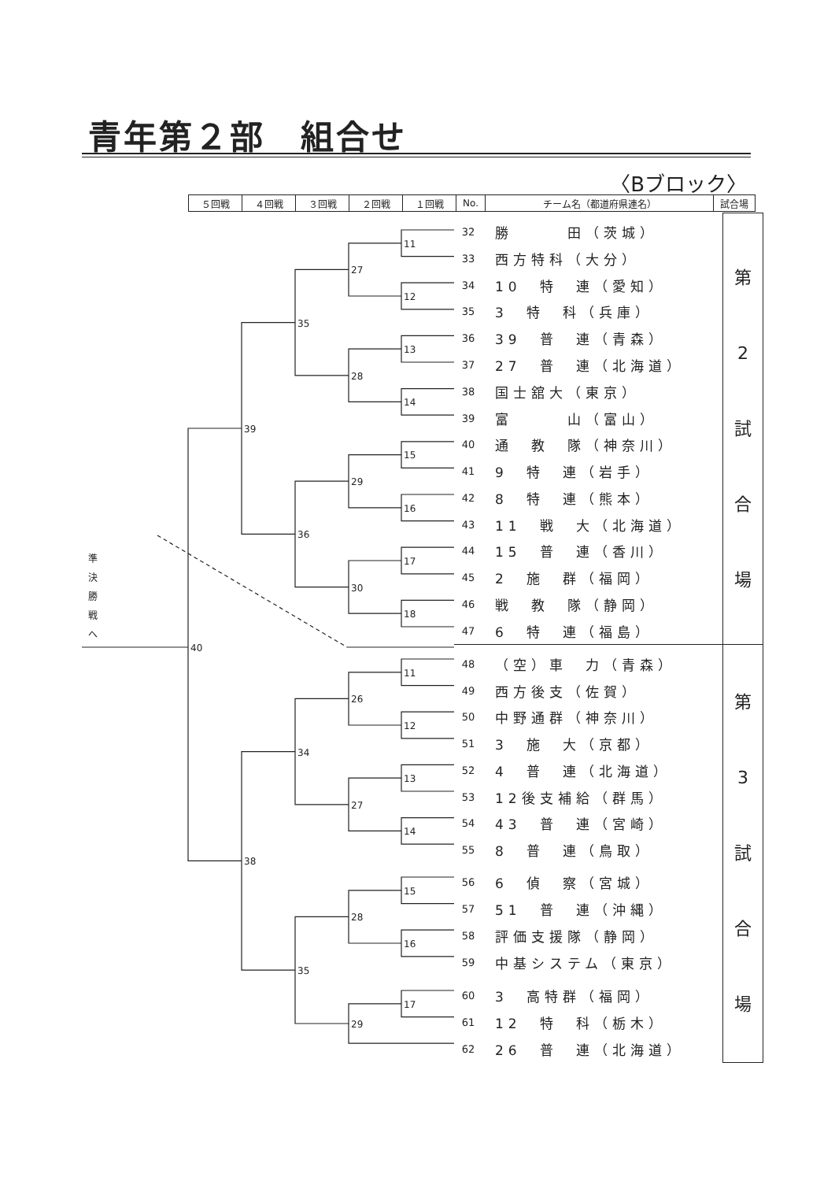青年第２部　組合せ
〈Bブロック〉
| ５回戦 | ４回戦 | ３回戦 | ２回戦 | １回戦 | No. | チーム名（都道府県連名） | 試合場 |
| --- | --- | --- | --- | --- | --- | --- | --- |
11
12
13
14
15
16
17
18
27
28
29
30
35
36
39
40
11
12
13
14
15
16
17
26
27
28
29
34
35
38
準
決
勝
戦
へ
| | | 第 2 試 合 場 |
| 32 | 勝 田（茨城） | |
| 33 | 西方特科（大分） | |
| 34 | 10 特 連（愛知） | |
| 35 | 3 特 科（兵庫） | |
| 36 | 39 普 連（青森） | |
| 37 | 27 普 連（北海道） | |
| 38 | 国士舘大（東京） | |
| 39 | 富 山（富山） | |
| 40 | 通 教 隊（神奈川） | |
| 41 | 9 特 連（岩手） | |
| 42 | 8 特 連（熊本） | |
| 43 | 11 戦 大（北海道） | |
| 44 | 15 普 連（香川） | |
| 45 | 2 施 群（福岡） | |
| 46 | 戦 教 隊（静岡） | |
| 47 | 6 特 連（福島） | |
| | | 第 3 試 合 場 |
| 48 | （空）車 力（青森） | |
| 49 | 西方後支（佐賀） | |
| 50 | 中野通群（神奈川） | |
| 51 | 3 施 大（京都） | |
| 52 | 4 普 連（北海道） | |
| 53 | 12後支補給（群馬） | |
| 54 | 43 普 連（宮崎） | |
| 55 | 8 普 連（鳥取） | |
| 56 | 6 偵 察（宮城） | |
| 57 | 51 普 連（沖縄） | |
| 58 | 評価支援隊（静岡） | |
| 59 | 中基システム（東京） | |
| 60 | 3 高特群（福岡） | |
| 61 | 12 特 科（栃木） | |
| 62 | 26 普 連（北海道） | |